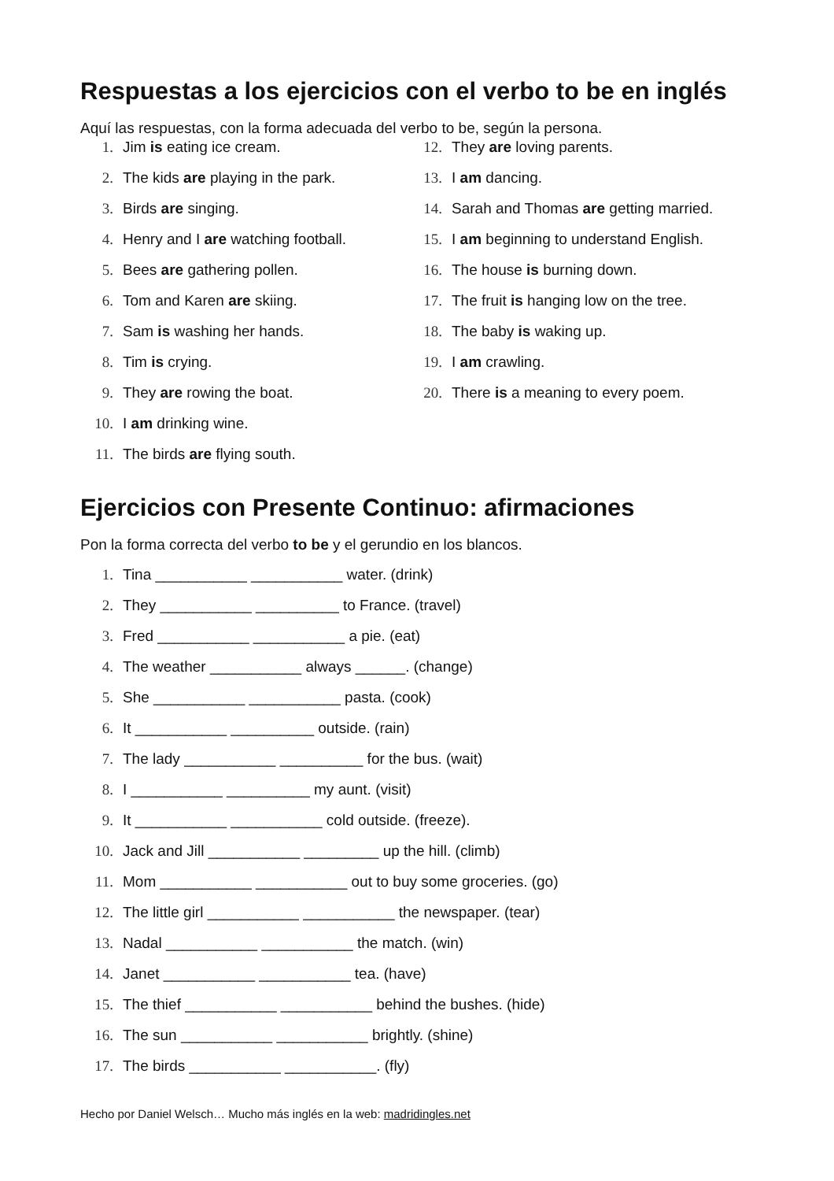Respuestas a los ejercicios con el verbo to be en inglés
Aquí las respuestas, con la forma adecuada del verbo to be, según la persona.
1. Jim is eating ice cream.
2. The kids are playing in the park.
3. Birds are singing.
4. Henry and I are watching football.
5. Bees are gathering pollen.
6. Tom and Karen are skiing.
7. Sam is washing her hands.
8. Tim is crying.
9. They are rowing the boat.
10. I am drinking wine.
11. The birds are flying south.
12. They are loving parents.
13. I am dancing.
14. Sarah and Thomas are getting married.
15. I am beginning to understand English.
16. The house is burning down.
17. The fruit is hanging low on the tree.
18. The baby is waking up.
19. I am crawling.
20. There is a meaning to every poem.
Ejercicios con Presente Continuo: afirmaciones
Pon la forma correcta del verbo to be y el gerundio en los blancos.
1. Tina ___________ ___________ water. (drink)
2. They ___________ __________ to France. (travel)
3. Fred ___________ ___________ a pie. (eat)
4. The weather ___________ always ______. (change)
5. She ___________ ___________ pasta. (cook)
6. It ___________ __________ outside. (rain)
7. The lady ___________ __________ for the bus. (wait)
8. I ___________ __________ my aunt. (visit)
9. It ___________ ___________ cold outside. (freeze).
10. Jack and Jill ___________ _________ up the hill. (climb)
11. Mom ___________ ___________ out to buy some groceries. (go)
12. The little girl ___________ ___________ the newspaper. (tear)
13. Nadal ___________ ___________ the match. (win)
14. Janet ___________ ___________ tea. (have)
15. The thief ___________ ___________ behind the bushes. (hide)
16. The sun ___________ ___________ brightly. (shine)
17. The birds ___________ ___________. (fly)
Hecho por Daniel Welsch… Mucho más inglés en la web: madridingles.net